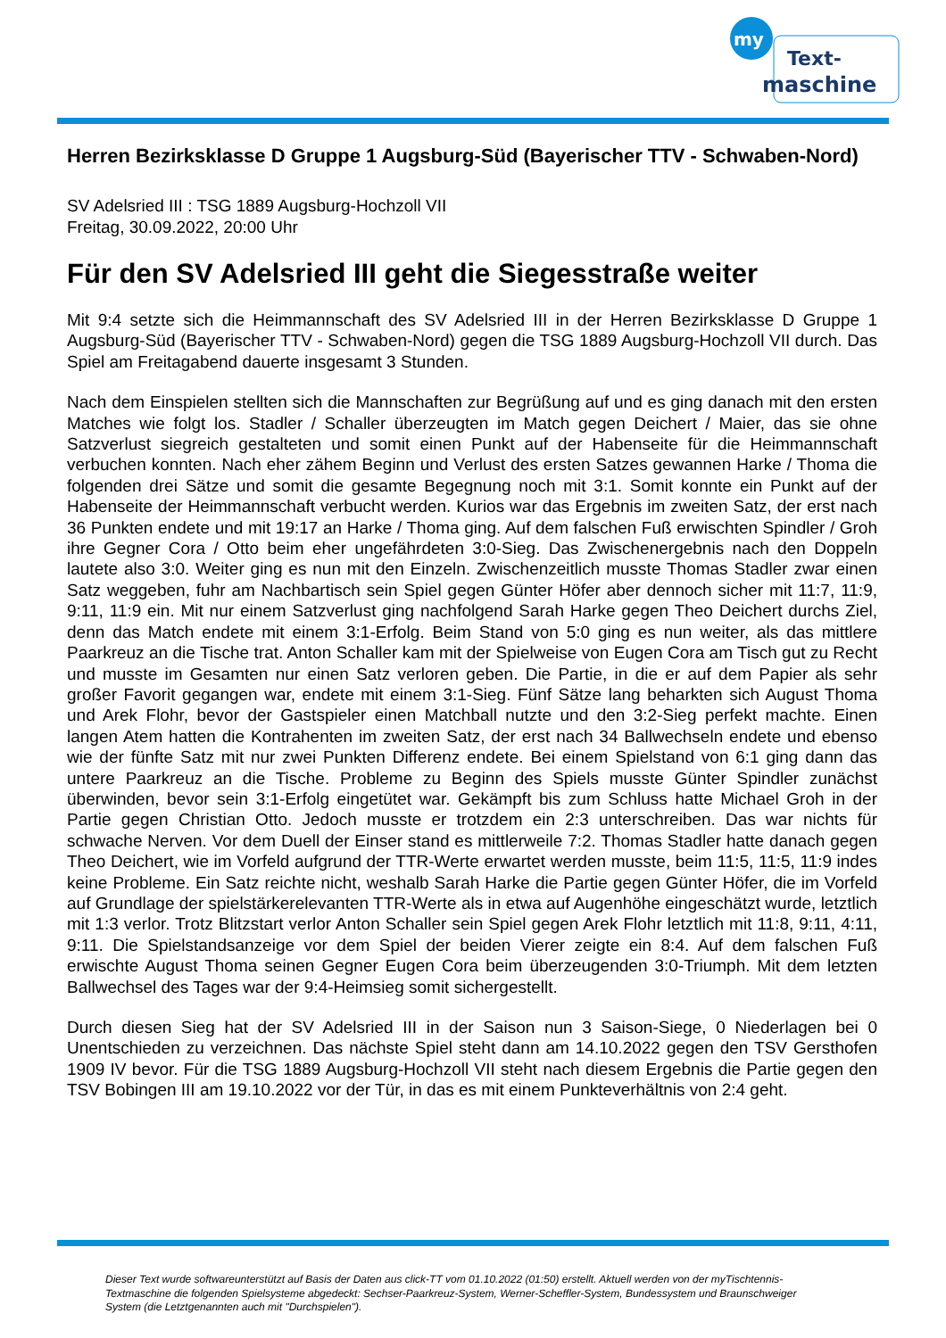my
Text-
maschine
Herren Bezirksklasse D Gruppe 1 Augsburg-Süd (Bayerischer TTV - Schwaben-Nord)
SV Adelsried III : TSG 1889 Augsburg-Hochzoll VII
Freitag, 30.09.2022, 20:00 Uhr
Für den SV Adelsried III geht die Siegesstraße weiter
Mit 9:4 setzte sich die Heimmannschaft des SV Adelsried III in der Herren Bezirksklasse D Gruppe 1 Augsburg-Süd (Bayerischer TTV - Schwaben-Nord) gegen die TSG 1889 Augsburg-Hochzoll VII durch. Das Spiel am Freitagabend dauerte insgesamt 3 Stunden.
Nach dem Einspielen stellten sich die Mannschaften zur Begrüßung auf und es ging danach mit den ersten Matches wie folgt los. Stadler / Schaller überzeugten im Match gegen Deichert / Maier, das sie ohne Satzverlust siegreich gestalteten und somit einen Punkt auf der Habenseite für die Heimmannschaft verbuchen konnten. Nach eher zähem Beginn und Verlust des ersten Satzes gewannen Harke / Thoma die folgenden drei Sätze und somit die gesamte Begegnung noch mit 3:1. Somit konnte ein Punkt auf der Habenseite der Heimmannschaft verbucht werden. Kurios war das Ergebnis im zweiten Satz, der erst nach 36 Punkten endete und mit 19:17 an Harke / Thoma ging. Auf dem falschen Fuß erwischten Spindler / Groh ihre Gegner Cora / Otto beim eher ungefährdeten 3:0-Sieg. Das Zwischenergebnis nach den Doppeln lautete also 3:0. Weiter ging es nun mit den Einzeln. Zwischenzeitlich musste Thomas Stadler zwar einen Satz weggeben, fuhr am Nachbartisch sein Spiel gegen Günter Höfer aber dennoch sicher mit 11:7, 11:9, 9:11, 11:9 ein. Mit nur einem Satzverlust ging nachfolgend Sarah Harke gegen Theo Deichert durchs Ziel, denn das Match endete mit einem 3:1-Erfolg. Beim Stand von 5:0 ging es nun weiter, als das mittlere Paarkreuz an die Tische trat. Anton Schaller kam mit der Spielweise von Eugen Cora am Tisch gut zu Recht und musste im Gesamten nur einen Satz verloren geben. Die Partie, in die er auf dem Papier als sehr großer Favorit gegangen war, endete mit einem 3:1-Sieg. Fünf Sätze lang beharkten sich August Thoma und Arek Flohr, bevor der Gastspieler einen Matchball nutzte und den 3:2-Sieg perfekt machte. Einen langen Atem hatten die Kontrahenten im zweiten Satz, der erst nach 34 Ballwechseln endete und ebenso wie der fünfte Satz mit nur zwei Punkten Differenz endete. Bei einem Spielstand von 6:1 ging dann das untere Paarkreuz an die Tische. Probleme zu Beginn des Spiels musste Günter Spindler zunächst überwinden, bevor sein 3:1-Erfolg eingetütet war. Gekämpft bis zum Schluss hatte Michael Groh in der Partie gegen Christian Otto. Jedoch musste er trotzdem ein 2:3 unterschreiben. Das war nichts für schwache Nerven. Vor dem Duell der Einser stand es mittlerweile 7:2. Thomas Stadler hatte danach gegen Theo Deichert, wie im Vorfeld aufgrund der TTR-Werte erwartet werden musste, beim 11:5, 11:5, 11:9 indes keine Probleme. Ein Satz reichte nicht, weshalb Sarah Harke die Partie gegen Günter Höfer, die im Vorfeld auf Grundlage der spielstärkerelevanten TTR-Werte als in etwa auf Augenhöhe eingeschätzt wurde, letztlich mit 1:3 verlor. Trotz Blitzstart verlor Anton Schaller sein Spiel gegen Arek Flohr letztlich mit 11:8, 9:11, 4:11, 9:11. Die Spielstandsanzeige vor dem Spiel der beiden Vierer zeigte ein 8:4. Auf dem falschen Fuß erwischte August Thoma seinen Gegner Eugen Cora beim überzeugenden 3:0-Triumph. Mit dem letzten Ballwechsel des Tages war der 9:4-Heimsieg somit sichergestellt.
Durch diesen Sieg hat der SV Adelsried III in der Saison nun 3 Saison-Siege, 0 Niederlagen bei 0 Unentschieden zu verzeichnen. Das nächste Spiel steht dann am 14.10.2022 gegen den TSV Gersthofen 1909 IV bevor. Für die TSG 1889 Augsburg-Hochzoll VII steht nach diesem Ergebnis die Partie gegen den TSV Bobingen III am 19.10.2022 vor der Tür, in das es mit einem Punkteverhältnis von 2:4 geht.
Dieser Text wurde softwareunterstützt auf Basis der Daten aus click-TT vom 01.10.2022 (01:50) erstellt. Aktuell werden von der myTischtennis-Textmaschine die folgenden Spielsysteme abgedeckt: Sechser-Paarkreuz-System, Werner-Scheffler-System, Bundessystem und Braunschweiger System (die Letztgenannten auch mit "Durchspielen").